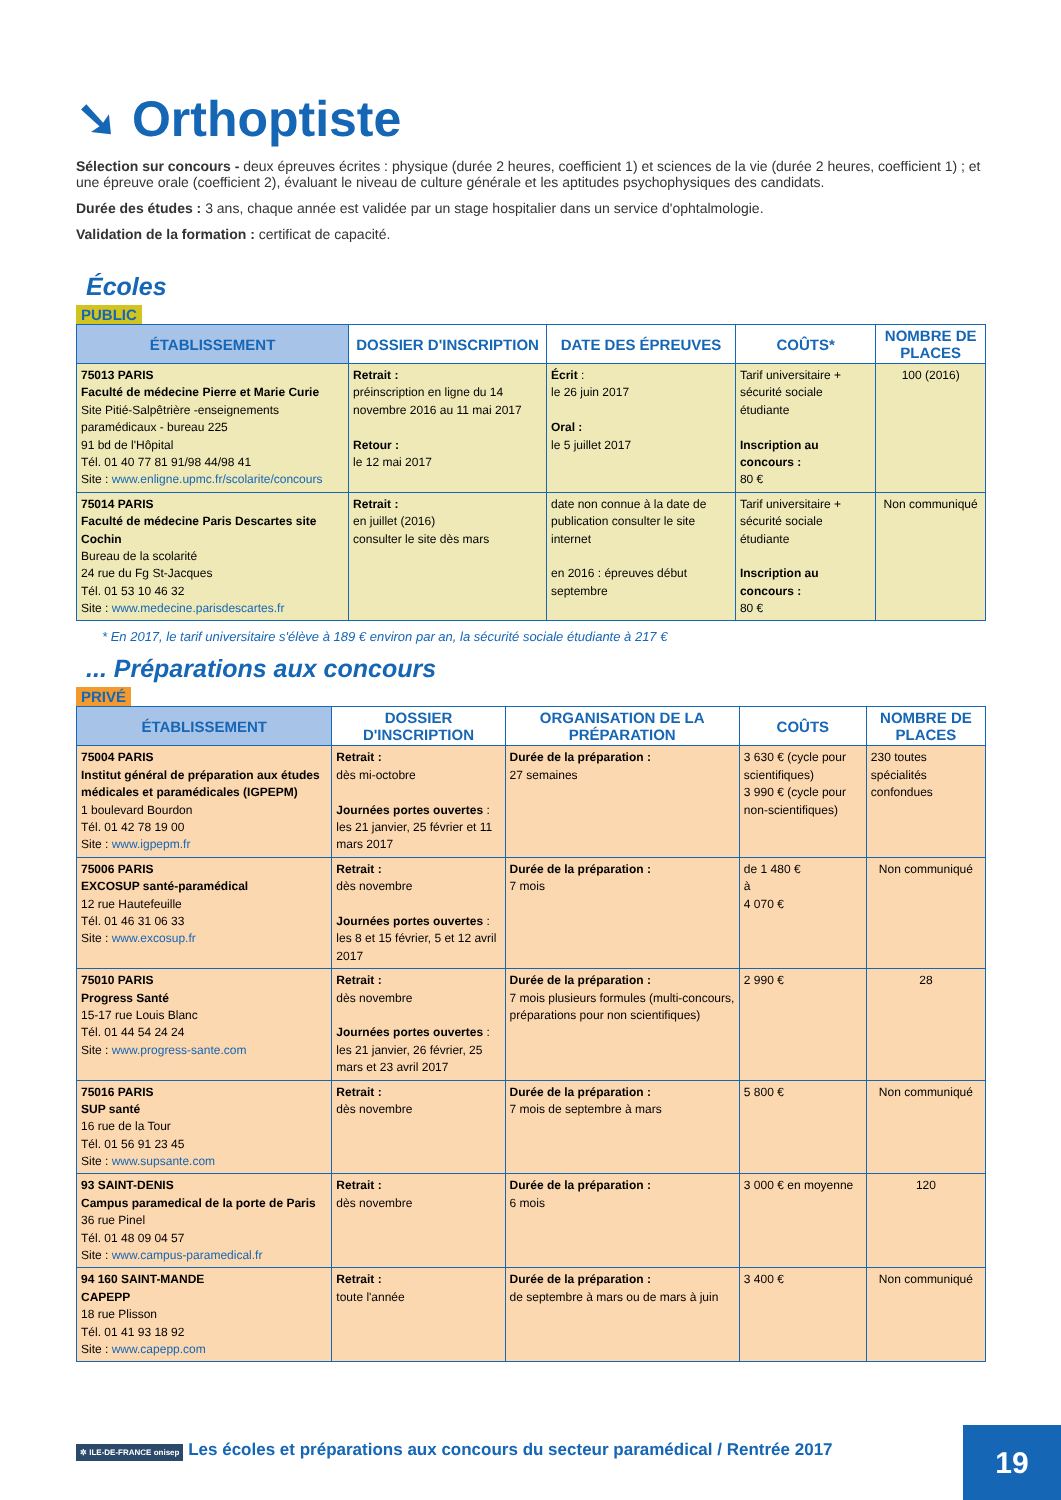➘ Orthoptiste
Sélection sur concours - deux épreuves écrites : physique (durée 2 heures, coefficient 1) et sciences de la vie (durée 2 heures, coefficient 1) ; et une épreuve orale (coefficient 2), évaluant le niveau de culture générale et les aptitudes psychophysiques des candidats.
Durée des études : 3 ans, chaque année est validée par un stage hospitalier dans un service d'ophtalmologie.
Validation de la formation : certificat de capacité.
Écoles
PUBLIC
| ÉTABLISSEMENT | DOSSIER D'INSCRIPTION | DATE DES ÉPREUVES | COÛTS* | NOMBRE DE PLACES |
| --- | --- | --- | --- | --- |
| 75013 PARIS Faculté de médecine Pierre et Marie Curie Site Pitié-Salpêtrière -enseignements paramédicaux - bureau 225 91 bd de l'Hôpital Tél. 01 40 77 81 91/98 44/98 41 Site : www.enligne.upmc.fr/scolarite/concours | Retrait : préinscription en ligne du 14 novembre 2016 au 11 mai 2017 Retour : le 12 mai 2017 | Écrit : le 26 juin 2017 Oral : le 5 juillet 2017 | Tarif universitaire + sécurité sociale étudiante Inscription au concours : 80 € | 100 (2016) |
| 75014 PARIS Faculté de médecine Paris Descartes site Cochin Bureau de la scolarité 24 rue du Fg St-Jacques Tél. 01 53 10 46 32 Site : www.medecine.parisdescartes.fr | Retrait : en juillet (2016) consulter le site dès mars | date non connue à la date de publication consulter le site internet en 2016 : épreuves début septembre | Tarif universitaire + sécurité sociale étudiante Inscription au concours : 80 € | Non communiqué |
* En 2017, le tarif universitaire s'élève à 189 € environ par an, la sécurité sociale étudiante à 217 €
... Préparations aux concours
PRIVÉ
| ÉTABLISSEMENT | DOSSIER D'INSCRIPTION | ORGANISATION DE LA PRÉPARATION | COÛTS | NOMBRE DE PLACES |
| --- | --- | --- | --- | --- |
| 75004 PARIS Institut général de préparation aux études médicales et paramédicales (IGPEPM) 1 boulevard Bourdon Tél. 01 42 78 19 00 Site : www.igpepm.fr | Retrait : dès mi-octobre Journées portes ouvertes : les 21 janvier, 25 février et 11 mars 2017 | Durée de la préparation : 27 semaines | 3 630 € (cycle pour scientifiques) 3 990 € (cycle pour non-scientifiques) | 230 toutes spécialités confondues |
| 75006 PARIS EXCOSUP santé-paramédical 12 rue Hautefeuille Tél. 01 46 31 06 33 Site : www.excosup.fr | Retrait : dès novembre Journées portes ouvertes : les 8 et 15 février, 5 et 12 avril 2017 | Durée de la préparation : 7 mois | de 1 480 € à 4 070 € | Non communiqué |
| 75010 PARIS Progress Santé 15-17 rue Louis Blanc Tél. 01 44 54 24 24 Site : www.progress-sante.com | Retrait : dès novembre Journées portes ouvertes : les 21 janvier, 26 février, 25 mars et 23 avril 2017 | Durée de la préparation : 7 mois plusieurs formules (multi-concours, préparations pour non scientifiques) | 2 990 € | 28 |
| 75016 PARIS SUP santé 16 rue de la Tour Tél. 01 56 91 23 45 Site : www.supsante.com | Retrait : dès novembre | Durée de la préparation : 7 mois de septembre à mars | 5 800 € | Non communiqué |
| 93 SAINT-DENIS Campus paramedical de la porte de Paris 36 rue Pinel Tél. 01 48 09 04 57 Site : www.campus-paramedical.fr | Retrait : dès novembre | Durée de la préparation : 6 mois | 3 000 € en moyenne | 120 |
| 94 160 SAINT-MANDE CAPEPP 18 rue Plisson Tél. 01 41 93 18 92 Site : www.capepp.com | Retrait : toute l'année | Durée de la préparation : de septembre à mars ou de mars à juin | 3 400 € | Non communiqué |
✲ ILE-DE-FRANCE onisep Les écoles et préparations aux concours du secteur paramédical / Rentrée 2017
19